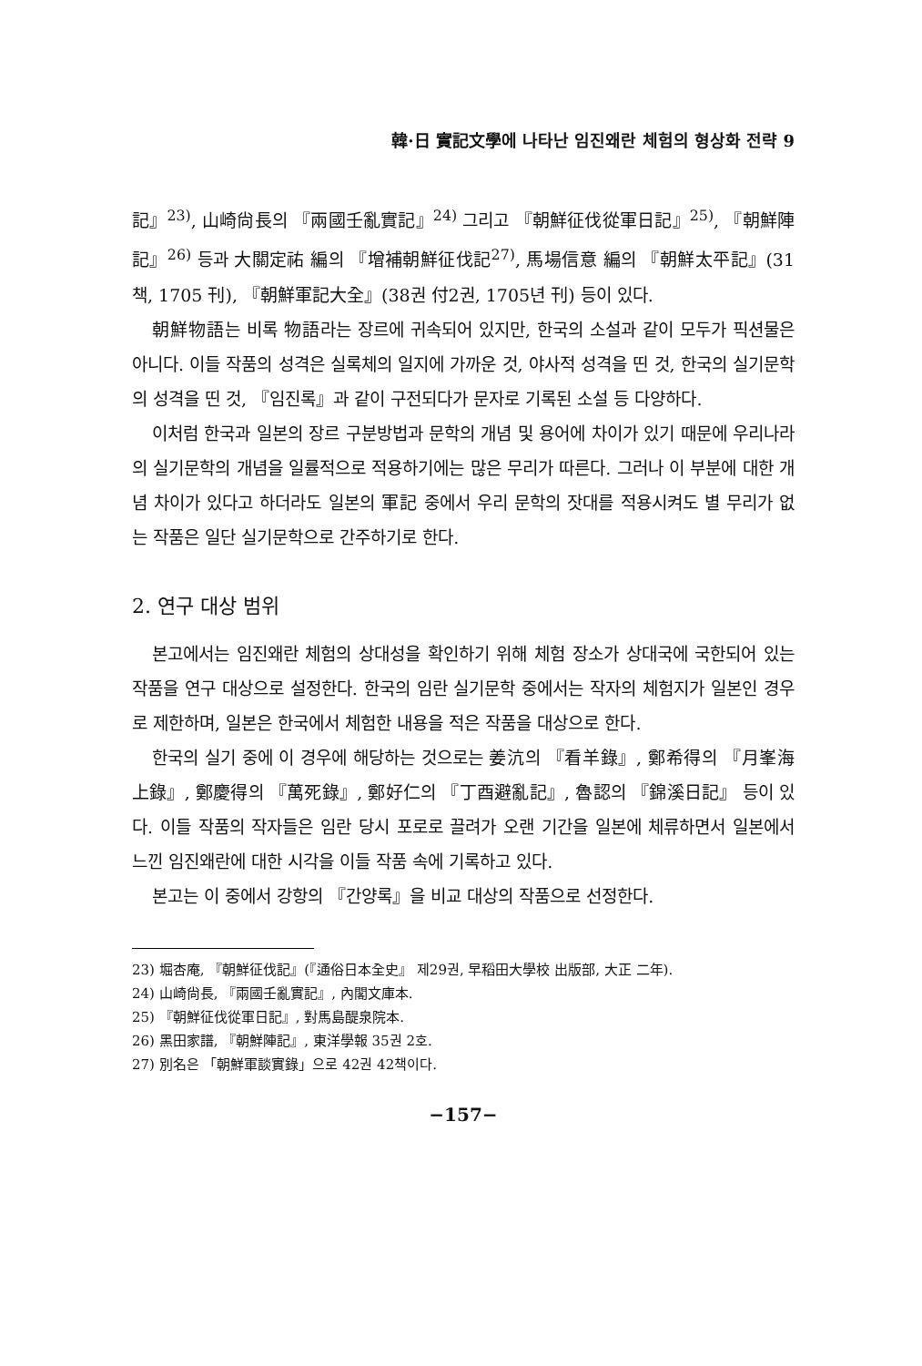韓·日 實記文學에 나타난 임진왜란 체험의 형상화 전략 9
記』<sup>23)</sup>, 山崎尙長의 『兩國壬亂實記』<sup>24)</sup> 그리고 『朝鮮征伐從軍日記』<sup>25)</sup>, 『朝鮮陣記』<sup>26)</sup> 등과 大關定祐 編의 『增補朝鮮征伐記<sup>27)</sup>, 馬場信意 編의 『朝鮮太平記』(31책, 1705 刊), 『朝鮮軍記大全』(38권 付2권, 1705년 刊) 등이 있다.
朝鮮物語는 비록 物語라는 장르에 귀속되어 있지만, 한국의 소설과 같이 모두가 픽션물은 아니다. 이들 작품의 성격은 실록체의 일지에 가까운 것, 야사적 성격을 띤 것, 한국의 실기문학의 성격을 띤 것, 『임진록』과 같이 구전되다가 문자로 기록된 소설 등 다양하다.
이처럼 한국과 일본의 장르 구분방법과 문학의 개념 및 용어에 차이가 있기 때문에 우리나라의 실기문학의 개념을 일률적으로 적용하기에는 많은 무리가 따른다. 그러나 이 부분에 대한 개념 차이가 있다고 하더라도 일본의 軍記 중에서 우리 문학의 잣대를 적용시켜도 별 무리가 없는 작품은 일단 실기문학으로 간주하기로 한다.
2. 연구 대상 범위
본고에서는 임진왜란 체험의 상대성을 확인하기 위해 체험 장소가 상대국에 국한되어 있는 작품을 연구 대상으로 설정한다. 한국의 임란 실기문학 중에서는 작자의 체험지가 일본인 경우로 제한하며, 일본은 한국에서 체험한 내용을 적은 작품을 대상으로 한다.
한국의 실기 중에 이 경우에 해당하는 것으로는 姜沆의 『看羊錄』, 鄭希得의 『月峯海上錄』, 鄭慶得의 『萬死錄』, 鄭好仁의 『丁酉避亂記』, 魯認의 『錦溪日記』 등이 있다. 이들 작품의 작자들은 임란 당시 포로로 끌려가 오랜 기간을 일본에 체류하면서 일본에서 느낀 임진왜란에 대한 시각을 이들 작품 속에 기록하고 있다.
본고는 이 중에서 강항의 『간양록』을 비교 대상의 작품으로 선정한다.
23) 堀杏庵, 『朝鮮征伐記』(『通俗日本全史』 제29권, 早稻田大學校 出版部, 大正 二年).
24) 山崎尙長, 『兩國壬亂實記』, 內閣文庫本.
25) 『朝鮮征伐從軍日記』, 對馬島醍泉院本.
26) 黑田家譜, 『朝鮮陣記』, 東洋學報 35권 2호.
27) 別名은 「朝鮮軍談實錄」으로 42권 42책이다.
−157−